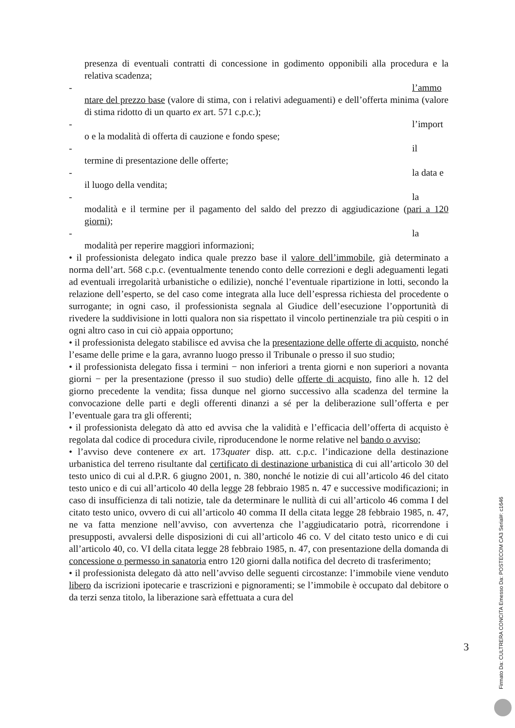presenza di eventuali contratti di concessione in godimento opponibili alla procedura e la relativa scadenza;
- l’ammo
ntare del prezzo base (valore di stima, con i relativi adeguamenti) e dell’offerta minima (valore di stima ridotto di un quarto ex art. 571 c.p.c.);
- l’import
o e la modalità di offerta di cauzione e fondo spese;
- il
termine di presentazione delle offerte;
- la data e
il luogo della vendita;
- la
modalità e il termine per il pagamento del saldo del prezzo di aggiudicazione (pari a 120 giorni);
- la
modalità per reperire maggiori informazioni;
• il professionista delegato indica quale prezzo base il valore dell’immobile, già determinato a norma dell’art. 568 c.p.c. (eventualmente tenendo conto delle correzioni e degli adeguamenti legati ad eventuali irregolarità urbanistiche o edilizie), nonché l’eventuale ripartizione in lotti, secondo la relazione dell’esperto, se del caso come integrata alla luce dell’espressa richiesta del procedente o surrogante; in ogni caso, il professionista segnala al Giudice dell’esecuzione l’opportunità di rivedere la suddivisione in lotti qualora non sia rispettato il vincolo pertinenziale tra più cespiti o in ogni altro caso in cui ciò appaia opportuno;
• il professionista delegato stabilisce ed avvisa che la presentazione delle offerte di acquisto, nonché l’esame delle prime e la gara, avranno luogo presso il Tribunale o presso il suo studio;
• il professionista delegato fissa i termini − non inferiori a trenta giorni e non superiori a novanta giorni − per la presentazione (presso il suo studio) delle offerte di acquisto, fino alle h. 12 del giorno precedente la vendita; fissa dunque nel giorno successivo alla scadenza del termine la convocazione delle parti e degli offerenti dinanzi a sé per la deliberazione sull’offerta e per l’eventuale gara tra gli offerenti;
• il professionista delegato dà atto ed avvisa che la validità e l’efficacia dell’offerta di acquisto è regolata dal codice di procedura civile, riproducendone le norme relative nel bando o avviso;
• l’avviso deve contenere ex art. 173quater disp. att. c.p.c. l’indicazione della destinazione urbanistica del terreno risultante dal certificato di destinazione urbanistica di cui all’articolo 30 del testo unico di cui al d.P.R. 6 giugno 2001, n. 380, nonché le notizie di cui all’articolo 46 del citato testo unico e di cui all’articolo 40 della legge 28 febbraio 1985 n. 47 e successive modificazioni; in caso di insufficienza di tali notizie, tale da determinare le nullità di cui all’articolo 46 comma I del citato testo unico, ovvero di cui all’articolo 40 comma II della citata legge 28 febbraio 1985, n. 47, ne va fatta menzione nell’avviso, con avvertenza che l’aggiudicatario potrà, ricorrendone i presupposti, avvalersi delle disposizioni di cui all’articolo 46 co. V del citato testo unico e di cui all’articolo 40, co. VI della citata legge 28 febbraio 1985, n. 47, con presentazione della domanda di concessione o permesso in sanatoria entro 120 giorni dalla notifica del decreto di trasferimento;
• il professionista delegato dà atto nell’avviso delle seguenti circostanze: l’immobile viene venduto libero da iscrizioni ipotecarie e trascrizioni e pignoramenti; se l’immobile è occupato dal debitore o da terzi senza titolo, la liberazione sarà effettuata a cura del
3
Firmato Da: CULTRERA CONCITA Emesso Da: POSTECOM CA3 Serial#: c1646